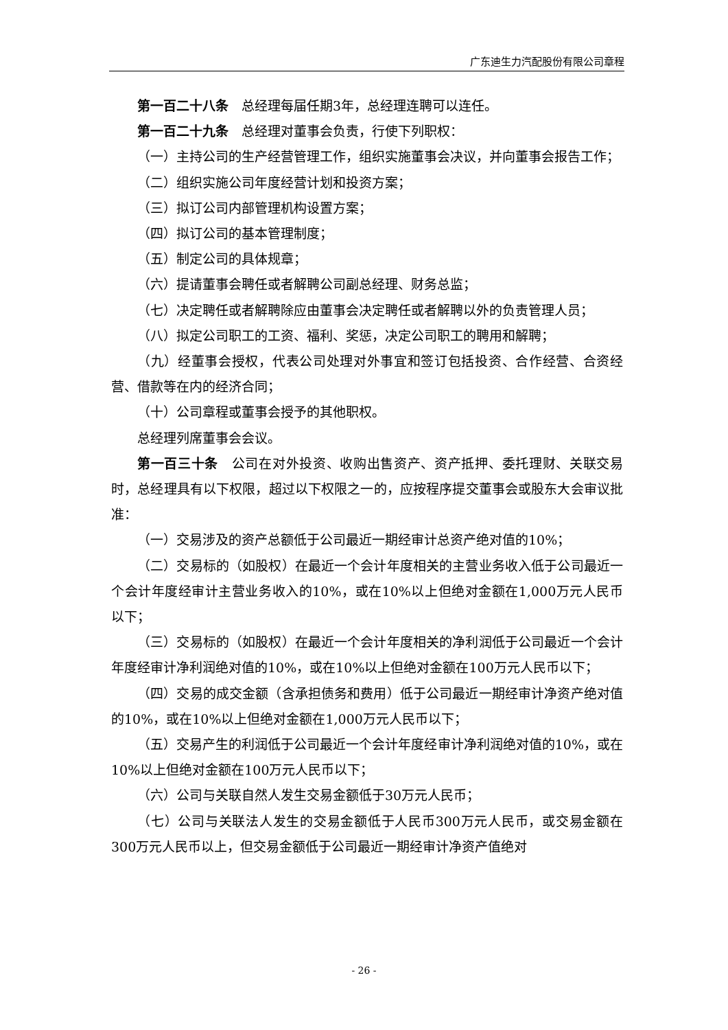广东迪生力汽配股份有限公司章程
第一百二十八条　总经理每届任期3年，总经理连聘可以连任。
第一百二十九条　总经理对董事会负责，行使下列职权：
（一）主持公司的生产经营管理工作，组织实施董事会决议，并向董事会报告工作；
（二）组织实施公司年度经营计划和投资方案；
（三）拟订公司内部管理机构设置方案；
（四）拟订公司的基本管理制度；
（五）制定公司的具体规章；
（六）提请董事会聘任或者解聘公司副总经理、财务总监；
（七）决定聘任或者解聘除应由董事会决定聘任或者解聘以外的负责管理人员；
（八）拟定公司职工的工资、福利、奖惩，决定公司职工的聘用和解聘；
（九）经董事会授权，代表公司处理对外事宜和签订包括投资、合作经营、合资经营、借款等在内的经济合同；
（十）公司章程或董事会授予的其他职权。
总经理列席董事会会议。
第一百三十条　公司在对外投资、收购出售资产、资产抵押、委托理财、关联交易时，总经理具有以下权限，超过以下权限之一的，应按程序提交董事会或股东大会审议批准：
（一）交易涉及的资产总额低于公司最近一期经审计总资产绝对值的10%；
（二）交易标的（如股权）在最近一个会计年度相关的主营业务收入低于公司最近一个会计年度经审计主营业务收入的10%，或在10%以上但绝对金额在1,000万元人民币以下；
（三）交易标的（如股权）在最近一个会计年度相关的净利润低于公司最近一个会计年度经审计净利润绝对值的10%，或在10%以上但绝对金额在100万元人民币以下；
（四）交易的成交金额（含承担债务和费用）低于公司最近一期经审计净资产绝对值的10%，或在10%以上但绝对金额在1,000万元人民币以下；
（五）交易产生的利润低于公司最近一个会计年度经审计净利润绝对值的10%，或在10%以上但绝对金额在100万元人民币以下；
（六）公司与关联自然人发生交易金额低于30万元人民币；
（七）公司与关联法人发生的交易金额低于人民币300万元人民币，或交易金额在300万元人民币以上，但交易金额低于公司最近一期经审计净资产值绝对
- 26 -